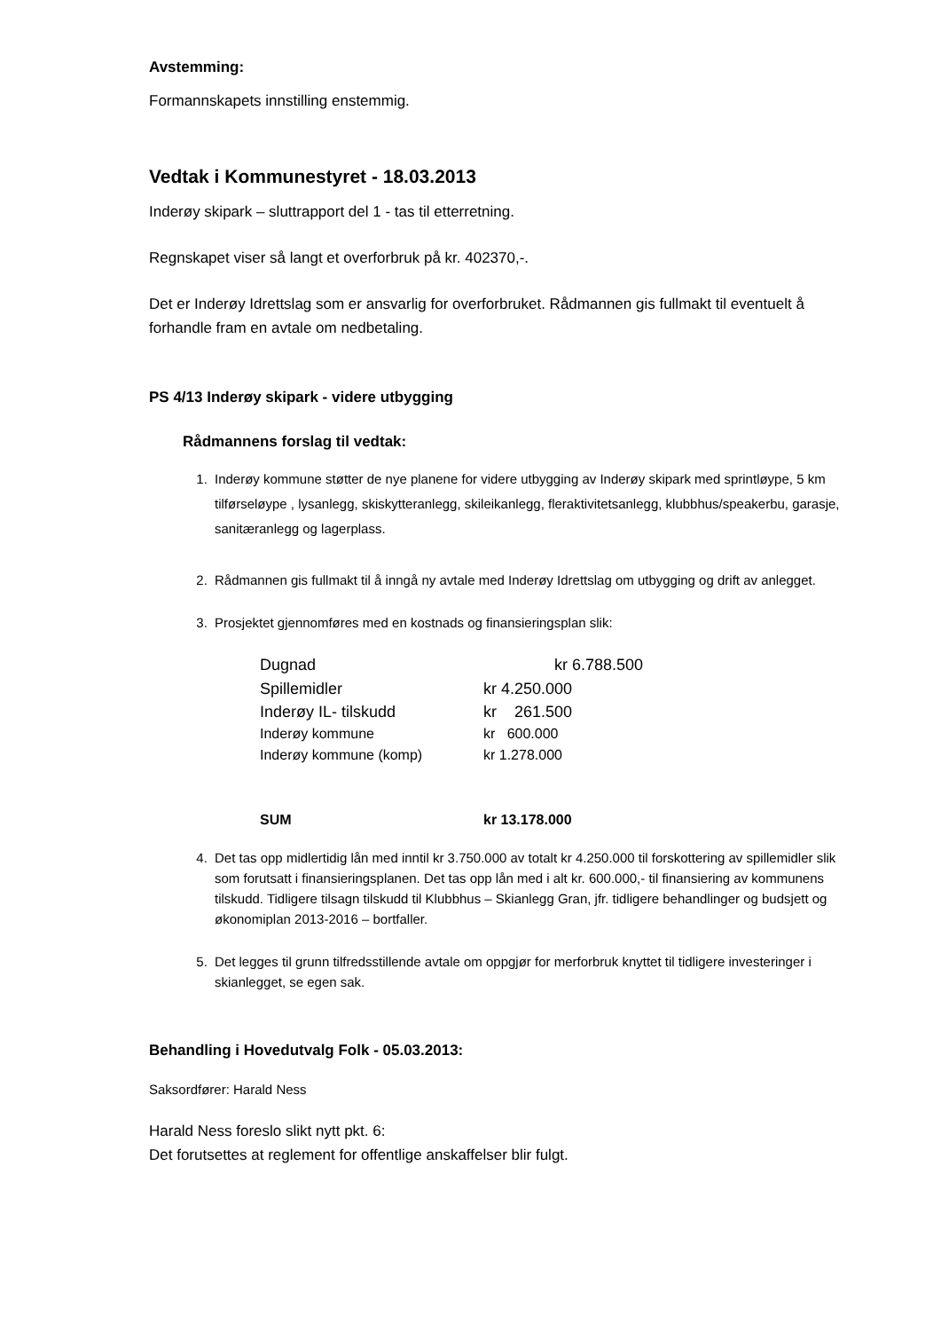Avstemming:
Formannskapets innstilling enstemmig.
Vedtak i Kommunestyret - 18.03.2013
Inderøy skipark – sluttrapport del 1 - tas til etterretning.
Regnskapet viser så langt et overforbruk på kr. 402370,-.
Det er Inderøy Idrettslag som er ansvarlig for overforbruket. Rådmannen gis fullmakt til eventuelt å forhandle fram en avtale om nedbetaling.
PS 4/13 Inderøy skipark - videre utbygging
Rådmannens forslag til vedtak:
1. Inderøy kommune støtter de nye planene for videre utbygging av Inderøy skipark med sprintløype, 5 km tilførseløype , lysanlegg, skiskytteranlegg, skileikanlegg, fleraktivitetsanlegg, klubbhus/speakerbu, garasje, sanitæranlegg og lagerplass.
2. Rådmannen gis fullmakt til å inngå ny avtale med Inderøy Idrettslag om utbygging og drift av anlegget.
3. Prosjektet gjennomføres med en kostnads og finansieringsplan slik:
| Dugnad | kr 6.788.500 |
| Spillemidler | kr 4.250.000 |
| Inderøy IL- tilskudd | kr 261.500 |
| Inderøy kommune | kr 600.000 |
| Inderøy kommune (komp) | kr 1.278.000 |
| SUM | kr 13.178.000 |
4. Det tas opp midlertidig lån med inntil kr 3.750.000 av totalt kr 4.250.000 til forskottering av spillemidler slik som forutsatt i finansieringsplanen. Det tas opp lån med i alt kr. 600.000,- til finansiering av kommunens tilskudd. Tidligere tilsagn tilskudd til Klubbhus – Skianlegg Gran, jfr. tidligere behandlinger og budsjett og økonomiplan 2013-2016 – bortfaller.
5. Det legges til grunn tilfredsstillende avtale om oppgjør for merforbruk knyttet til tidligere investeringer i skianlegget, se egen sak.
Behandling i Hovedutvalg Folk - 05.03.2013:
Saksordfører: Harald Ness
Harald Ness foreslo slikt nytt pkt. 6:
Det forutsettes at reglement for offentlige anskaffelser blir fulgt.